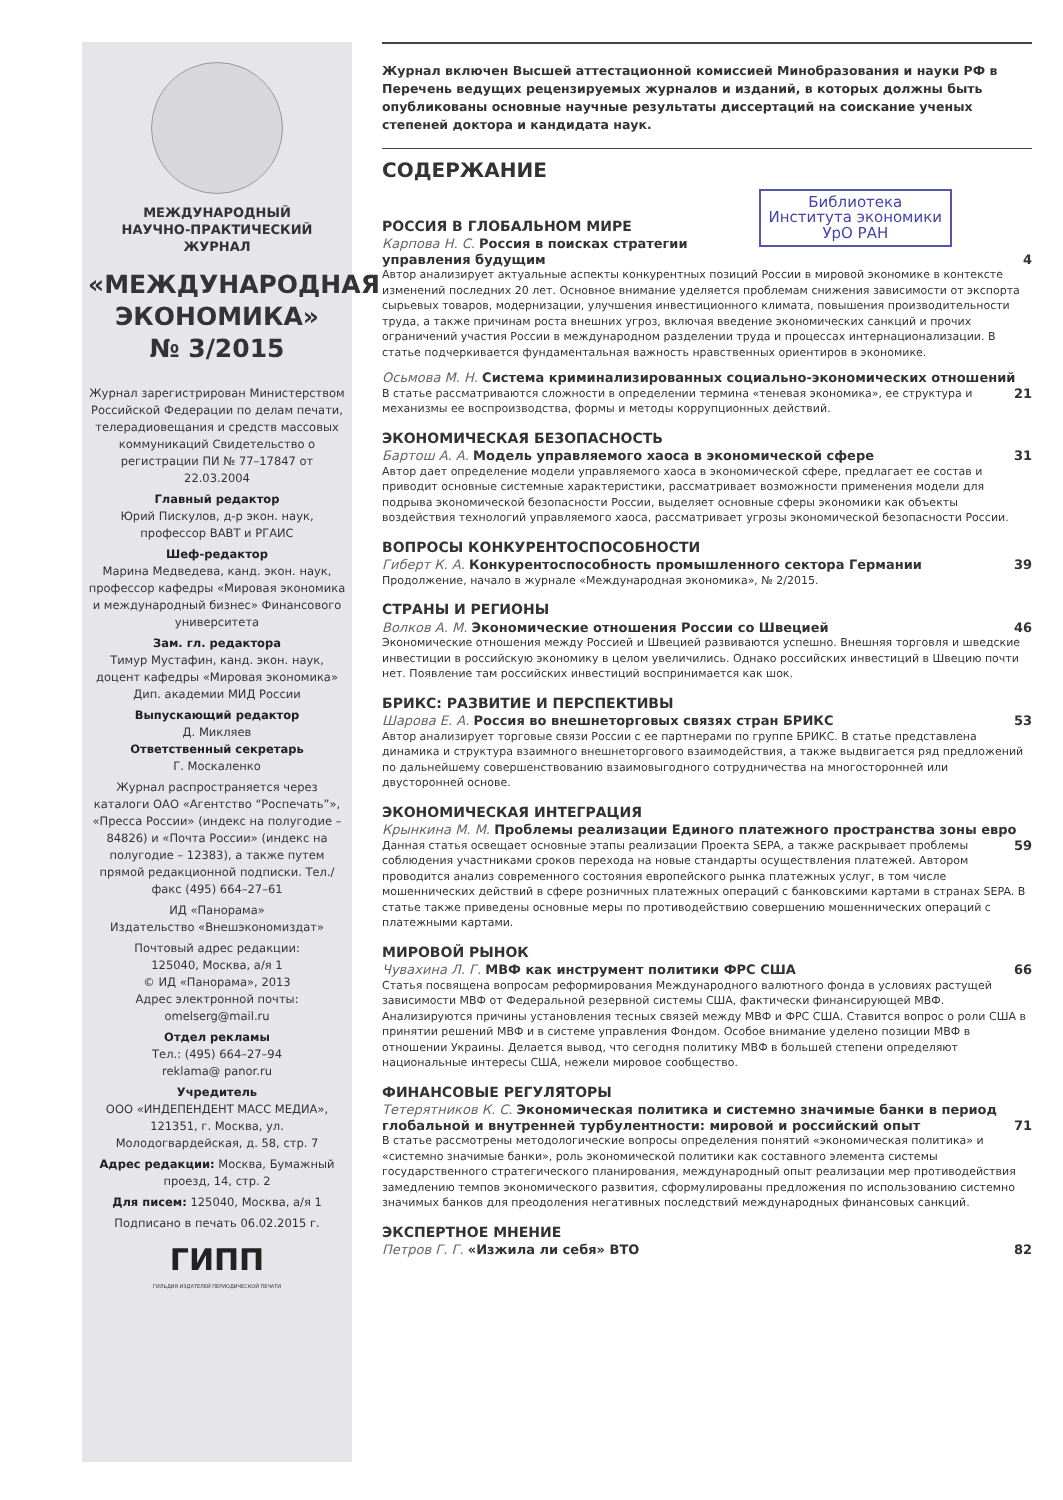МЕЖДУНАРОДНЫЙ
НАУЧНО-ПРАКТИЧЕСКИЙ ЖУРНАЛ
«МЕЖДУНАРОДНАЯ ЭКОНОМИКА»
№ 3/2015
Журнал зарегистрирован Министерством Российской Федерации по делам печати, телерадиовещания и средств массовых коммуникаций Свидетельство о регистрации ПИ № 77–17847 от 22.03.2004
Главный редактор
Юрий Пискулов, д-р экон. наук, профессор ВАВТ и РГАИС
Шеф-редактор
Марина Медведева, канд. экон. наук, профессор кафедры «Мировая экономика и международный бизнес» Финансового университета
Зам. гл. редактора
Тимур Мустафин, канд. экон. наук, доцент кафедры «Мировая экономика» Дип. академии МИД России
Выпускающий редактор
Д. Микляев
Ответственный секретарь
Г. Москаленко
Журнал распространяется через каталоги ОАО «Агентство “Роспечать”», «Пресса России» (индекс на полугодие – 84826) и «Почта России» (индекс на полугодие – 12383), а также путем прямой редакционной подписки. Тел./факс (495) 664–27–61
ИД «Панорама»
Издательство «Внешэкономиздат»
Почтовый адрес редакции:
125040, Москва, а/я 1
© ИД «Панорама», 2013
Адрес электронной почты:
omelserg@mail.ru
Отдел рекламы
Тел.: (495) 664–27–94
reklama@ panor.ru
Учредитель
ООО «ИНДЕПЕНДЕНТ МАСС МЕДИА», 121351, г. Москва, ул. Молодогвардейская, д. 58, стр. 7
Адрес редакции: Москва, Бумажный проезд, 14, стр. 2
Для писем: 125040, Москва, а/я 1
Подписано в печать 06.02.2015 г.
ГИПП
ГИЛЬДИЯ ИЗДАТЕЛЕЙ ПЕРИОДИЧЕСКОЙ ПЕЧАТИ
Журнал включен Высшей аттестационной комиссией Минобразования и науки РФ в Перечень ведущих рецензируемых журналов и изданий, в которых должны быть опубликованы основные научные результаты диссертаций на соискание ученых степеней доктора и кандидата наук.
СОДЕРЖАНИЕ
Библиотека
Института экономики
УрО РАН
РОССИЯ В ГЛОБАЛЬНОМ МИРЕ
Карпова Н. С. Россия в поисках стратегии управления будущим 4
Автор анализирует актуальные аспекты конкурентных позиций России в мировой экономике в контексте изменений последних 20 лет. Основное внимание уделяется проблемам снижения зависимости от экспорта сырьевых товаров, модернизации, улучшения инвестиционного климата, повышения производительности труда, а также причинам роста внешних угроз, включая введение экономических санкций и прочих ограничений участия России в международном разделении труда и процессах интернационализации. В статье подчеркивается фундаментальная важность нравственных ориентиров в экономике.
Осьмова М. Н. Система криминализированных социально-экономических отношений 21
В статье рассматриваются сложности в определении термина «теневая экономика», ее структура и механизмы ее воспроизводства, формы и методы коррупционных действий.
ЭКОНОМИЧЕСКАЯ БЕЗОПАСНОСТЬ
Бартош А. А. Модель управляемого хаоса в экономической сфере 31
Автор дает определение модели управляемого хаоса в экономической сфере, предлагает ее состав и приводит основные системные характеристики, рассматривает возможности применения модели для подрыва экономической безопасности России, выделяет основные сферы экономики как объекты воздействия технологий управляемого хаоса, рассматривает угрозы экономической безопасности России.
ВОПРОСЫ КОНКУРЕНТОСПОСОБНОСТИ
Гиберт К. А. Конкурентоспособность промышленного сектора Германии 39
Продолжение, начало в журнале «Международная экономика», № 2/2015.
СТРАНЫ И РЕГИОНЫ
Волков А. М. Экономические отношения России со Швецией 46
Экономические отношения между Россией и Швецией развиваются успешно. Внешняя торговля и шведские инвестиции в российскую экономику в целом увеличились. Однако российских инвестиций в Швецию почти нет. Появление там российских инвестиций воспринимается как шок.
БРИКС: РАЗВИТИЕ И ПЕРСПЕКТИВЫ
Шарова Е. А. Россия во внешнеторговых связях стран БРИКС 53
Автор анализирует торговые связи России с ее партнерами по группе БРИКС. В статье представлена динамика и структура взаимного внешнеторгового взаимодействия, а также выдвигается ряд предложений по дальнейшему совершенствованию взаимовыгодного сотрудничества на многосторонней или двусторонней основе.
ЭКОНОМИЧЕСКАЯ ИНТЕГРАЦИЯ
Крынкина М. М. Проблемы реализации Единого платежного пространства зоны евро 59
Данная статья освещает основные этапы реализации Проекта SEPA, а также раскрывает проблемы соблюдения участниками сроков перехода на новые стандарты осуществления платежей. Автором проводится анализ современного состояния европейского рынка платежных услуг, в том числе мошеннических действий в сфере розничных платежных операций с банковскими картами в странах SEPA. В статье также приведены основные меры по противодействию совершению мошеннических операций с платежными картами.
МИРОВОЙ РЫНОК
Чувахина Л. Г. МВФ как инструмент политики ФРС США 66
Статья посвящена вопросам реформирования Международного валютного фонда в условиях растущей зависимости МВФ от Федеральной резервной системы США, фактически финансирующей МВФ. Анализируются причины установления тесных связей между МВФ и ФРС США. Ставится вопрос о роли США в принятии решений МВФ и в системе управления Фондом. Особое внимание уделено позиции МВФ в отношении Украины. Делается вывод, что сегодня политику МВФ в большей степени определяют национальные интересы США, нежели мировое сообщество.
ФИНАНСОВЫЕ РЕГУЛЯТОРЫ
Тетерятников К. С. Экономическая политика и системно значимые банки в период глобальной и внутренней турбулентности: мировой и российский опыт 71
В статье рассмотрены методологические вопросы определения понятий «экономическая политика» и «системно значимые банки», роль экономической политики как составного элемента системы государственного стратегического планирования, международный опыт реализации мер противодействия замедлению темпов экономического развития, сформулированы предложения по использованию системно значимых банков для преодоления негативных последствий международных финансовых санкций.
ЭКСПЕРТНОЕ МНЕНИЕ
Петров Г. Г. «Изжила ли себя» ВТО 82